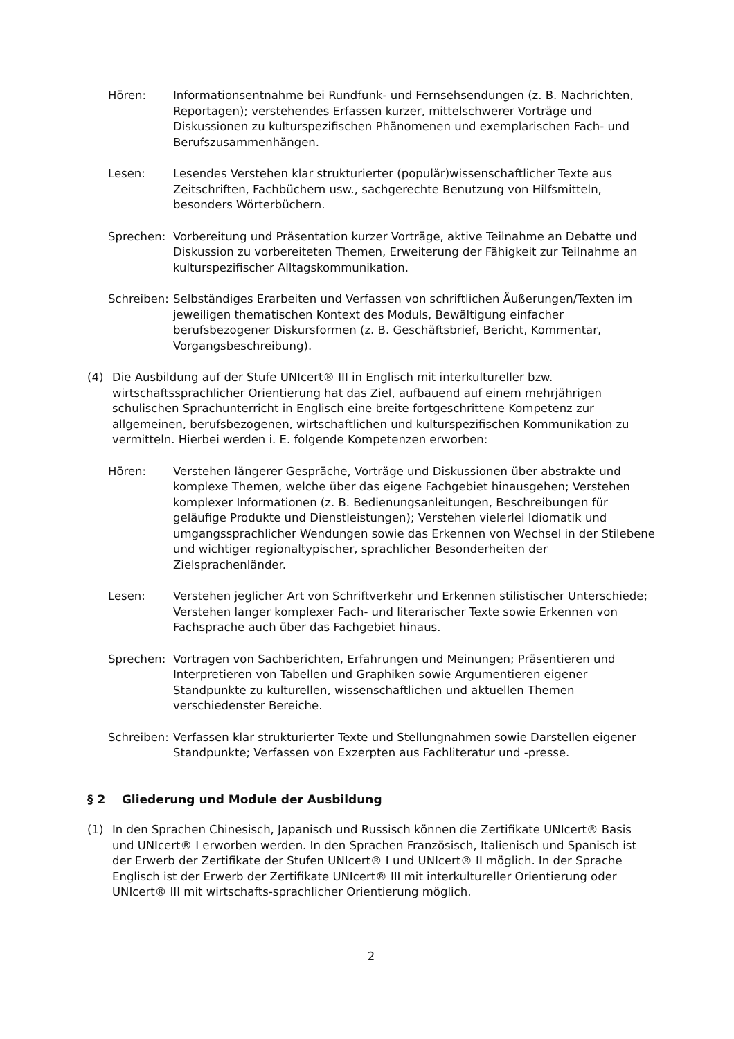Hören: Informationsentnahme bei Rundfunk- und Fernsehsendungen (z. B. Nachrichten, Reportagen); verstehendes Erfassen kurzer, mittelschwerer Vorträge und Diskussionen zu kulturspezifischen Phänomenen und exemplarischen Fach- und Berufszusammenhängen.
Lesen: Lesendes Verstehen klar strukturierter (populär)wissenschaftlicher Texte aus Zeitschriften, Fachbüchern usw., sachgerechte Benutzung von Hilfsmitteln, besonders Wörterbüchern.
Sprechen: Vorbereitung und Präsentation kurzer Vorträge, aktive Teilnahme an Debatte und Diskussion zu vorbereiteten Themen, Erweiterung der Fähigkeit zur Teilnahme an kulturspezifischer Alltagskommunikation.
Schreiben:
Selbständiges Erarbeiten und Verfassen von schriftlichen Äußerungen/Texten im jeweiligen thematischen Kontext des Moduls, Bewältigung einfacher berufsbezogener Diskursformen (z. B. Geschäftsbrief, Bericht, Kommentar, Vorgangsbeschreibung).
(4) Die Ausbildung auf der Stufe UNIcert® III in Englisch mit interkultureller bzw. wirtschaftssprachlicher Orientierung hat das Ziel, aufbauend auf einem mehrjährigen schulischen Sprachunterricht in Englisch eine breite fortgeschrittene Kompetenz zur allgemeinen, berufsbezogenen, wirtschaftlichen und kulturspezifischen Kommunikation zu vermitteln. Hierbei werden i. E. folgende Kompetenzen erworben:
Hören: Verstehen längerer Gespräche, Vorträge und Diskussionen über abstrakte und komplexe Themen, welche über das eigene Fachgebiet hinausgehen; Verstehen komplexer Informationen (z. B. Bedienungsanleitungen, Beschreibungen für geläufige Produkte und Dienstleistungen); Verstehen vielerlei Idiomatik und umgangssprachlicher Wendungen sowie das Erkennen von Wechsel in der Stilebene und wichtiger regionaltypischer, sprachlicher Besonderheiten der Zielsprachenländer.
Lesen: Verstehen jeglicher Art von Schriftverkehr und Erkennen stilistischer Unterschiede; Verstehen langer komplexer Fach- und literarischer Texte sowie Erkennen von Fachsprache auch über das Fachgebiet hinaus.
Sprechen: Vortragen von Sachberichten, Erfahrungen und Meinungen; Präsentieren und Interpretieren von Tabellen und Graphiken sowie Argumentieren eigener Standpunkte zu kulturellen, wissenschaftlichen und aktuellen Themen verschiedenster Bereiche.
Schreiben:
Verfassen klar strukturierter Texte und Stellungnahmen sowie Darstellen eigener Standpunkte; Verfassen von Exzerpten aus Fachliteratur und -presse.
§ 2 Gliederung und Module der Ausbildung
(1) In den Sprachen Chinesisch, Japanisch und Russisch können die Zertifikate UNIcert® Basis und UNIcert® I erworben werden. In den Sprachen Französisch, Italienisch und Spanisch ist der Erwerb der Zertifikate der Stufen UNIcert® I und UNIcert® II möglich. In der Sprache Englisch ist der Erwerb der Zertifikate UNIcert® III mit interkultureller Orientierung oder UNIcert® III mit wirtschafts-sprachlicher Orientierung möglich.
2